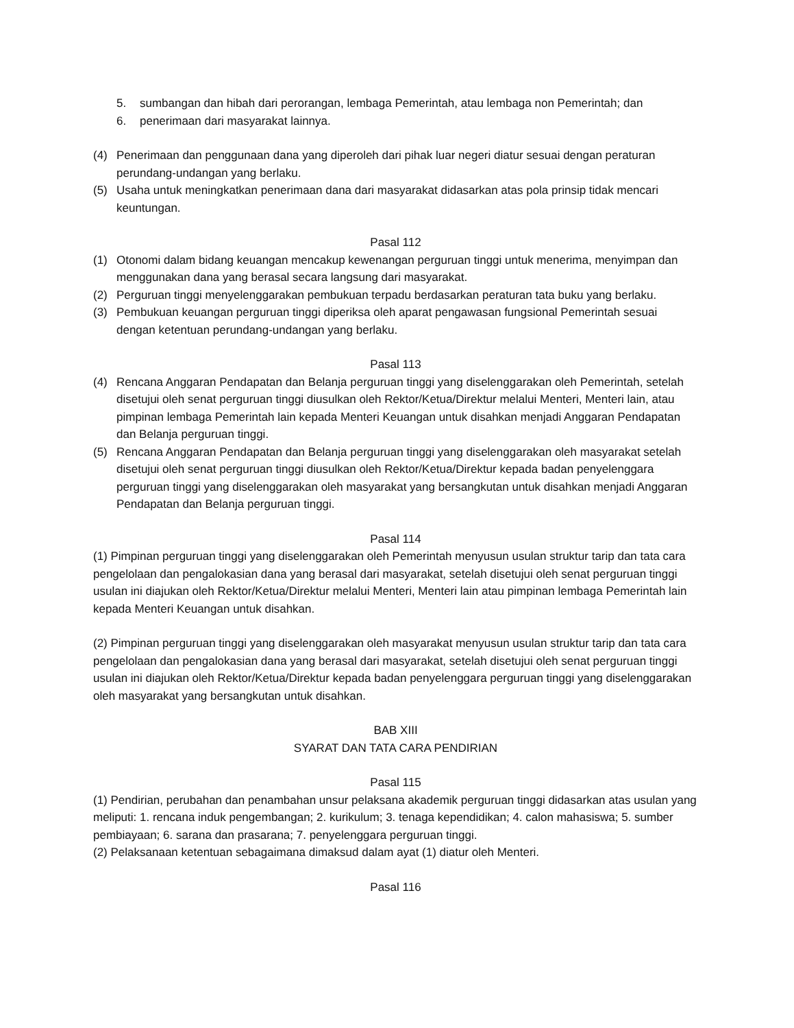5. sumbangan dan hibah dari perorangan, lembaga Pemerintah, atau lembaga non Pemerintah; dan
6. penerimaan dari masyarakat lainnya.
(4) Penerimaan dan penggunaan dana yang diperoleh dari pihak luar negeri diatur sesuai dengan peraturan perundang-undangan yang berlaku.
(5) Usaha untuk meningkatkan penerimaan dana dari masyarakat didasarkan atas pola prinsip tidak mencari keuntungan.
Pasal 112
(1) Otonomi dalam bidang keuangan mencakup kewenangan perguruan tinggi untuk menerima, menyimpan dan menggunakan dana yang berasal secara langsung dari masyarakat.
(2) Perguruan tinggi menyelenggarakan pembukuan terpadu berdasarkan peraturan tata buku yang berlaku.
(3) Pembukuan keuangan perguruan tinggi diperiksa oleh aparat pengawasan fungsional Pemerintah sesuai dengan ketentuan perundang-undangan yang berlaku.
Pasal 113
(4) Rencana Anggaran Pendapatan dan Belanja perguruan tinggi yang diselenggarakan oleh Pemerintah, setelah disetujui oleh senat perguruan tinggi diusulkan oleh Rektor/Ketua/Direktur melalui Menteri, Menteri lain, atau pimpinan lembaga Pemerintah lain kepada Menteri Keuangan untuk disahkan menjadi Anggaran Pendapatan dan Belanja perguruan tinggi.
(5) Rencana Anggaran Pendapatan dan Belanja perguruan tinggi yang diselenggarakan oleh masyarakat setelah disetujui oleh senat perguruan tinggi diusulkan oleh Rektor/Ketua/Direktur kepada badan penyelenggara perguruan tinggi yang diselenggarakan oleh masyarakat yang bersangkutan untuk disahkan menjadi Anggaran Pendapatan dan Belanja perguruan tinggi.
Pasal 114
(1) Pimpinan perguruan tinggi yang diselenggarakan oleh Pemerintah menyusun usulan struktur tarip dan tata cara pengelolaan dan pengalokasian dana yang berasal dari masyarakat, setelah disetujui oleh senat perguruan tinggi usulan ini diajukan oleh Rektor/Ketua/Direktur melalui Menteri, Menteri lain atau pimpinan lembaga Pemerintah lain kepada Menteri Keuangan untuk disahkan.
(2) Pimpinan perguruan tinggi yang diselenggarakan oleh masyarakat menyusun usulan struktur tarip dan tata cara pengelolaan dan pengalokasian dana yang berasal dari masyarakat, setelah disetujui oleh senat perguruan tinggi usulan ini diajukan oleh Rektor/Ketua/Direktur kepada badan penyelenggara perguruan tinggi yang diselenggarakan oleh masyarakat yang bersangkutan untuk disahkan.
BAB XIII
SYARAT DAN TATA CARA PENDIRIAN
Pasal 115
(1) Pendirian, perubahan dan penambahan unsur pelaksana akademik perguruan tinggi didasarkan atas usulan yang meliputi: 1. rencana induk pengembangan; 2. kurikulum; 3. tenaga kependidikan; 4. calon mahasiswa; 5. sumber pembiayaan; 6. sarana dan prasarana; 7. penyelenggara perguruan tinggi.
(2) Pelaksanaan ketentuan sebagaimana dimaksud dalam ayat (1) diatur oleh Menteri.
Pasal 116